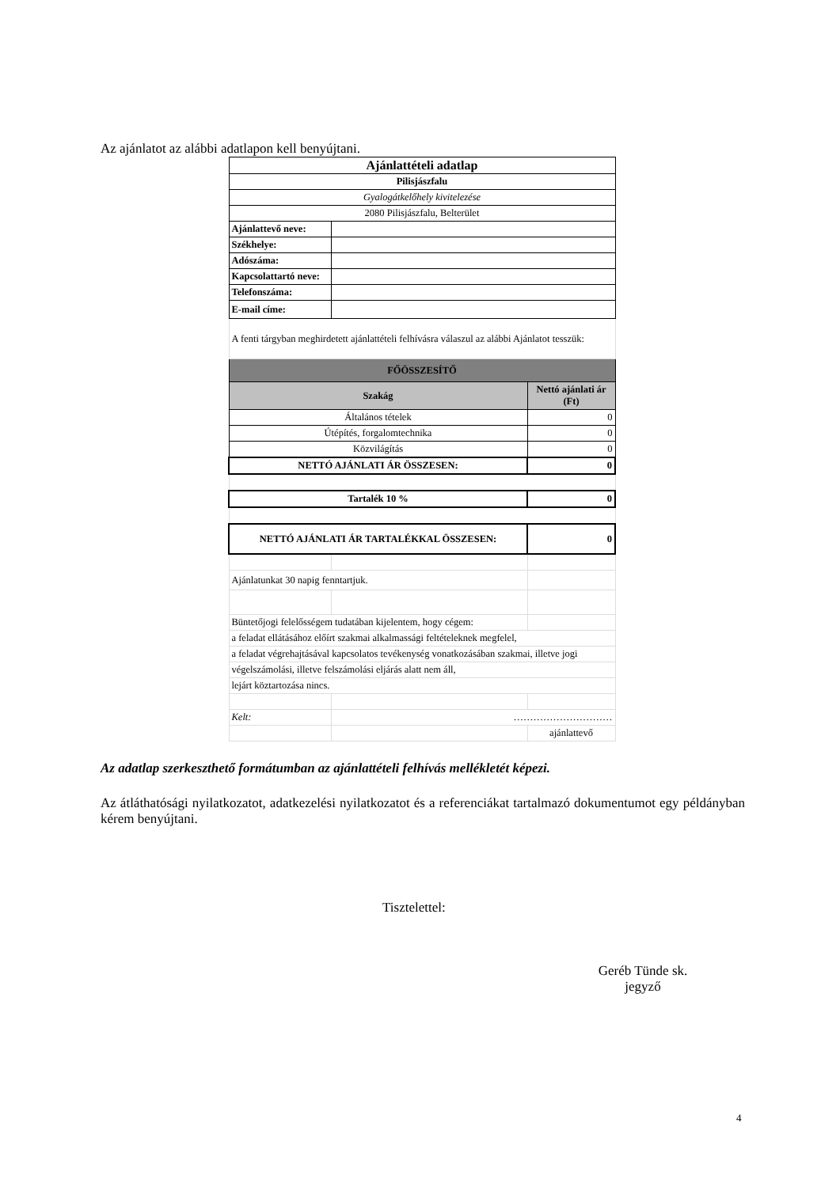Az ajánlatot az alábbi adatlapon kell benyújtani.
| Ajánlattételi adatlap | | |
| Pilisjászfalu | | |
| Gyalogátkelőhely kivitelezése | | |
| 2080 Pilisjászfalu, Belterület | | |
| Ajánlattevő neve: | | |
| Székhelye: | | |
| Adószáma: | | |
| Kapcsolattartó neve: | | |
| Telefonszáma: | | |
| E-mail címe: | | |
| A fenti tárgyban meghirdetett ajánlattételi felhívásra válaszul az alábbi Ajánlatot tesszük: | | |
| FŐÖSSZESÍTŐ | | |
| Szakág | | Nettó ajánlati ár (Ft) |
| Általános tételek | | 0 |
| Útépítés, forgalomtechnika | | 0 |
| Közvilágítás | | 0 |
| NETTÓ AJÁNLATI ÁR ÖSSZESEN: | | 0 |
| Tartalék 10 % | | 0 |
| NETTÓ AJÁNLATI ÁR TARTALÉKKAL ÖSSZESEN: | | 0 |
| Ajánlatunkat 30 napig fenntartjuk. | | |
| Büntetőjogi felelősségem tudatában kijelentem, hogy cégem: | | |
| a feladat ellátásához előírt szakmai alkalmassági feltételeknek megfelel, | | |
| a feladat végrehajtásával kapcsolatos tevékenység vonatkozásában szakmai, illetve jogi | | |
| végelszámolási, illetve felszámolási eljárás alatt nem áll, | | |
| lejárt köztartozása nincs. | | |
| Kelt: | ………………………… | |
| | | ajánlattevő |
Az adatlap szerkeszthető formátumban az ajánlattételi felhívás mellékletét képezi.
Az átláthatósági nyilatkozatot, adatkezelési nyilatkozatot és a referenciákat tartalmazó dokumentumot egy példányban kérem benyújtani.
Tisztelettel:
Geréb Tünde sk.
jegyző
4